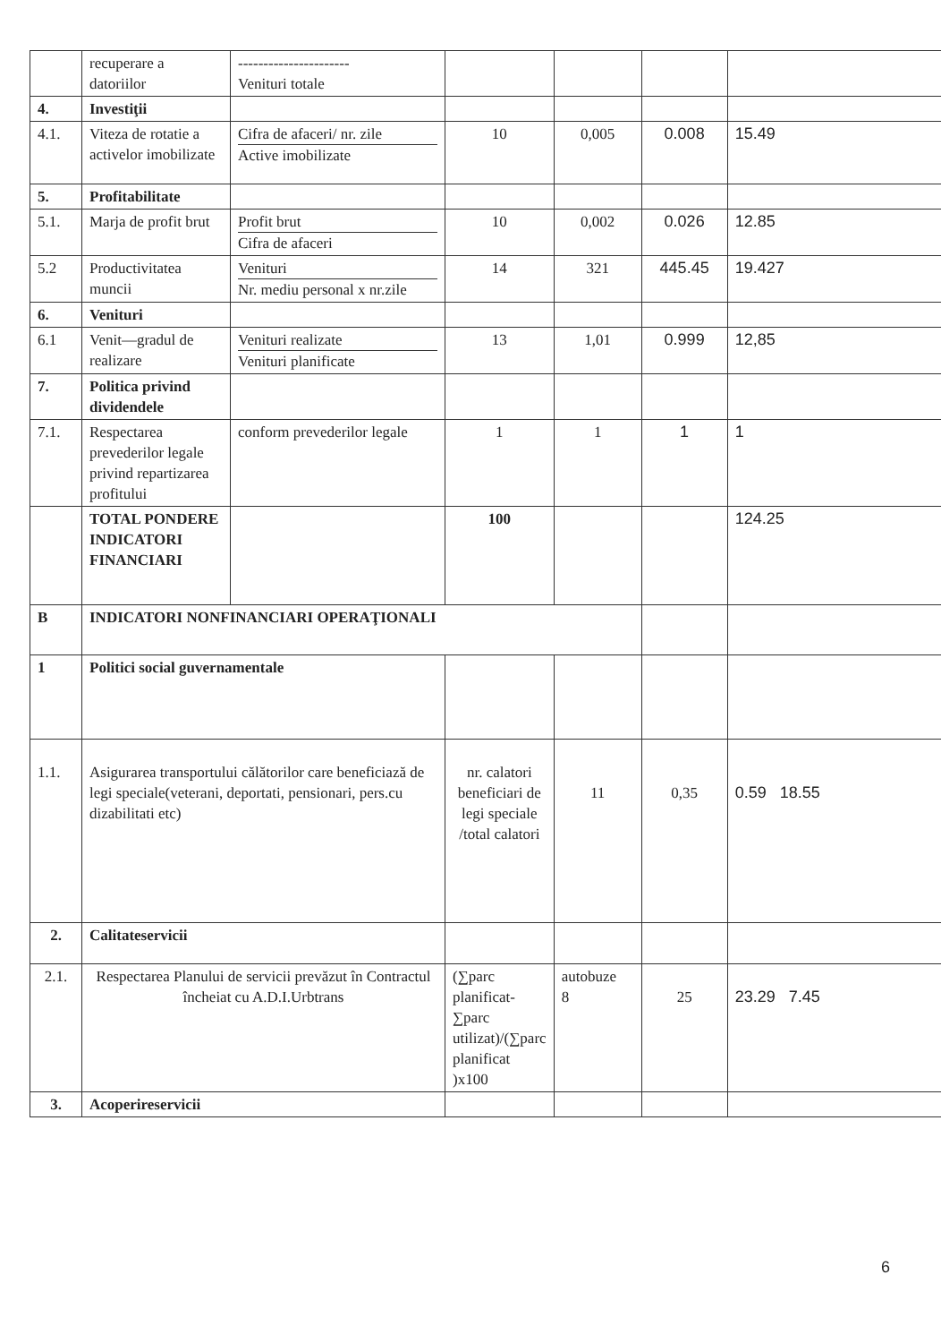| | recuperare a datoriilor | ---------------------- Venituri totale | | | | |
| 4. | Investiţii | | | | | |
| 4.1. | Viteza de rotatie a activelor imobilizate | Cifra de afaceri/ nr. zile Active imobilizate | 10 | 0,005 | 0.008 | 15.49 |
| 5. | Profitabilitate | | | | | |
| 5.1. | Marja de profit brut | Profit brut Cifra de afaceri | 10 | 0,002 | 0.026 | 12.85 |
| 5.2 | Productivitatea muncii | Venituri Nr. mediu personal x nr.zile | 14 | 321 | 445.45 | 19.427 |
| 6. | Venituri | | | | | |
| 6.1 | Venit—gradul de realizare | Venituri realizate Venituri planificate | 13 | 1,01 | 0.999 | 12,85 |
| 7. | Politica privind dividendele | | | | | |
| 7.1. | Respectarea prevederilor legale privind repartizarea profitului | conform prevederilor legale | 1 | 1 | 1 | 1 |
| | TOTAL PONDERE INDICATORI FINANCIARI | | 100 | | | 124.25 |
| B | INDICATORI NONFINANCIARI OPERAŢIONALI | | | | | |
| 1 | Politici social guvernamentale | | | | | |
| 1.1. | Asigurarea transportului călătorilor care beneficiază de legi speciale(veterani, deportati, pensionari, pers.cu dizabilitati etc) | | nr. calatori beneficiari de legi speciale /total calatori | 11 | 0,35 | 0.59 18.55 |
| 2. | Calitateservicii | | | | | |
| 2.1. | Respectarea Planului de servicii prevăzut în Contractul încheiat cu A.D.I.Urbtrans | | (∑parc planificat-∑parc utilizat)/(∑parc planificat )x100 | autobuze 8 | 25 | 23.29 7.45 |
| 3. | Acoperireservicii | | | | | |
6